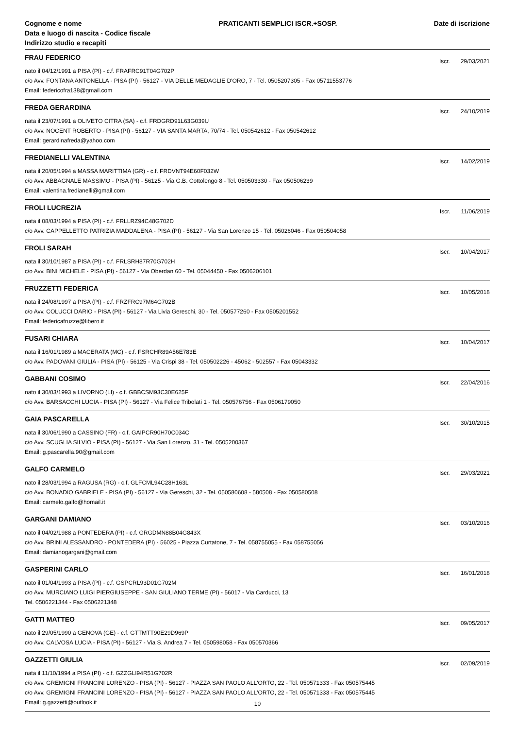Cognome e nome
Data e luogo di nascita - Codice fiscale
Indirizzo studio e recapiti
PRATICANTI SEMPLICI ISCR.+SOSP.
Date di iscrizione
FRAU FEDERICO
Iscr. 29/03/2021
nato il 04/12/1991 a PISA (PI) - c.f. FRAFRC91T04G702P
c/o Avv. FONTANA ANTONELLA - PISA (PI) - 56127 - VIA DELLE MEDAGLIE D'ORO, 7 - Tel. 0505207305 - Fax 05711553776
Email: federicofra138@gmail.com
FREDA GERARDINA
Iscr. 24/10/2019
nata il 23/07/1991 a OLIVETO CITRA (SA) - c.f. FRDGRD91L63G039U
c/o Avv. NOCENT ROBERTO - PISA (PI) - 56127 - VIA SANTA MARTA, 70/74 - Tel. 050542612 - Fax 050542612
Email: gerardinafreda@yahoo.com
FREDIANELLI VALENTINA
Iscr. 14/02/2019
nata il 20/05/1994 a MASSA MARITTIMA (GR) - c.f. FRDVNT94E60F032W
c/o Avv. ABBAGNALE MASSIMO - PISA (PI) - 56125 - Via G.B. Cottolengo 8 - Tel. 050503330 - Fax 050506239
Email: valentina.fredianelli@gmail.com
FROLI LUCREZIA
Iscr. 11/06/2019
nata il 08/03/1994 a PISA (PI) - c.f. FRLLRZ94C48G702D
c/o Avv. CAPPELLETTO PATRIZIA MADDALENA - PISA (PI) - 56127 - Via San Lorenzo 15 - Tel. 05026046 - Fax 050504058
FROLI SARAH
Iscr. 10/04/2017
nata il 30/10/1987 a PISA (PI) - c.f. FRLSRH87R70G702H
c/o Avv. BINI MICHELE - PISA (PI) - 56127 - Via Oberdan 60 - Tel. 05044450 - Fax 0506206101
FRUZZETTI FEDERICA
Iscr. 10/05/2018
nata il 24/08/1997 a PISA (PI) - c.f. FRZFRC97M64G702B
c/o Avv. COLUCCI DARIO - PISA (PI) - 56127 - Via Livia Gereschi, 30 - Tel. 050577260 - Fax 0505201552
Email: federicafruzze@libero.it
FUSARI CHIARA
Iscr. 10/04/2017
nata il 16/01/1989 a MACERATA (MC) - c.f. FSRCHR89A56E783E
c/o Avv. PADOVANI GIULIA - PISA (PI) - 56125 - Via Crispi 38 - Tel. 050502226 - 45062 - 502557 - Fax 05043332
GABBANI COSIMO
Iscr. 22/04/2016
nato il 30/03/1993 a LIVORNO (LI) - c.f. GBBCSM93C30E625F
c/o Avv. BARSACCHI LUCIA - PISA (PI) - 56127 - Via Felice Tribolati 1 - Tel. 050576756 - Fax 0506179050
GAIA PASCARELLA
Iscr. 30/10/2015
nata il 30/06/1990 a CASSINO (FR) - c.f. GAIPCR90H70C034C
c/o Avv. SCUGLIA SILVIO - PISA (PI) - 56127 - Via San Lorenzo, 31 - Tel. 0505200367
Email: g.pascarella.90@gmail.com
GALFO CARMELO
Iscr. 29/03/2021
nato il 28/03/1994 a RAGUSA (RG) - c.f. GLFCML94C28H163L
c/o Avv. BONADIO GABRIELE - PISA (PI) - 56127 - Via Gereschi, 32 - Tel. 050580608 - 580508 - Fax 050580508
Email: carmelo.galfo@homail.it
GARGANI DAMIANO
Iscr. 03/10/2016
nato il 04/02/1988 a PONTEDERA (PI) - c.f. GRGDMN88B04G843X
c/o Avv. BRINI ALESSANDRO - PONTEDERA (PI) - 56025 - Piazza Curtatone, 7 - Tel. 058755055 - Fax 058755056
Email: damianogargani@gmail.com
GASPERINI CARLO
Iscr. 16/01/2018
nato il 01/04/1993 a PISA (PI) - c.f. GSPCRL93D01G702M
c/o Avv. MURCIANO LUIGI PIERGIUSEPPE - SAN GIULIANO TERME (PI) - 56017 - Via Carducci, 13
Tel. 0506221344 - Fax 0506221348
GATTI MATTEO
Iscr. 09/05/2017
nato il 29/05/1990 a GENOVA (GE) - c.f. GTTMTT90E29D969P
c/o Avv. CALVOSA LUCIA - PISA (PI) - 56127 - Via S. Andrea 7 - Tel. 050598058 - Fax 050570366
GAZZETTI GIULIA
Iscr. 02/09/2019
nata il 11/10/1994 a PISA (PI) - c.f. GZZGLI94R51G702R
c/o Avv. GREMIGNI FRANCINI LORENZO - PISA (PI) - 56127 - PIAZZA SAN PAOLO ALL'ORTO, 22 - Tel. 050571333 - Fax 050575445
c/o Avv. GREMIGNI FRANCINI LORENZO - PISA (PI) - 56127 - PIAZZA SAN PAOLO ALL'ORTO, 22 - Tel. 050571333 - Fax 050575445
Email: g.gazzetti@outlook.it
10